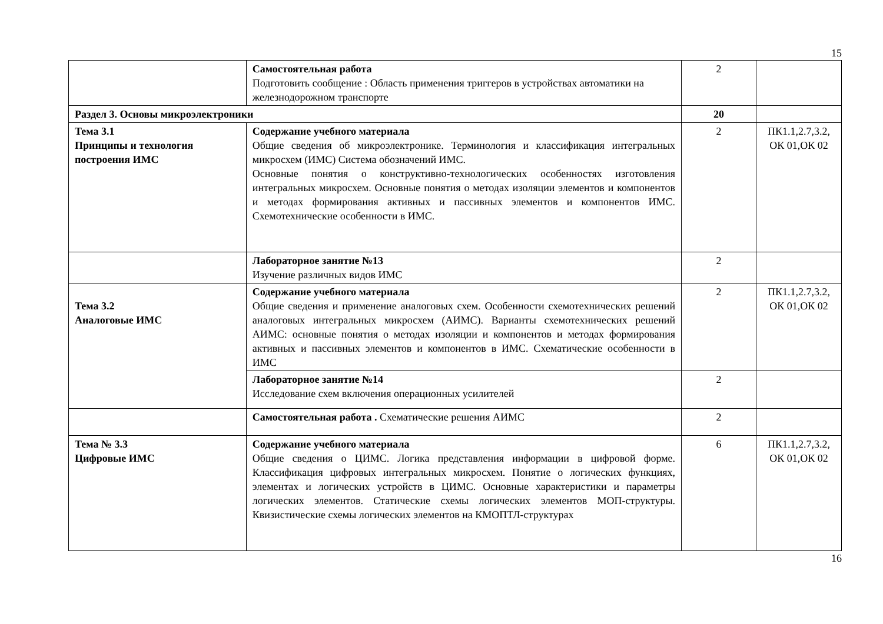15
| | Самостоятельная работа Подготовить сообщение : Область применения триггеров в устройствах автоматики на железнодорожном транспорте | 2 | |
| Раздел 3. Основы микроэлектроники | | 20 | |
| Тема 3.1 Принципы и технология построения ИМС | Содержание учебного материала Общие сведения об микроэлектронике. Терминология и классификация интегральных микросхем (ИМС) Система обозначений ИМС. Основные понятия о конструктивно-технологических особенностях изготовления интегральных микросхем. Основные понятия о методах изоляции элементов и компонентов и методах формирования активных и пассивных элементов и компонентов ИМС. Схемотехнические особенности в ИМС. | 2 | ПК1.1,2.7,3.2, ОК 01,ОК 02 |
| | Лабораторное занятие №13 Изучение различных видов ИМС | 2 | |
| Тема 3.2 Аналоговые ИМС | Содержание учебного материала Общие сведения и применение аналоговых схем. Особенности схемотехнических решений аналоговых интегральных микросхем (АИМС). Варианты схемотехнических решений АИМС: основные понятия о методах изоляции и компонентов и методах формирования активных и пассивных элементов и компонентов в ИМС. Схематические особенности в ИМС | 2 | ПК1.1,2.7,3.2, ОК 01,ОК 02 |
| | Лабораторное занятие №14 Исследование схем включения операционных усилителей | 2 | |
| | Самостоятельная работа . Схематические решения АИМС | 2 | |
| Тема № 3.3 Цифровые ИМС | Содержание учебного материала Общие сведения о ЦИМС. Логика представления информации в цифровой форме. Классификация цифровых интегральных микросхем. Понятие о логических функциях, элементах и логических устройств в ЦИМС. Основные характеристики и параметры логических элементов. Статические схемы логических элементов МОП-структуры. Квизистические схемы логических элементов на КМОПТЛ-структурах | 6 | ПК1.1,2.7,3.2, ОК 01,ОК 02 |
16